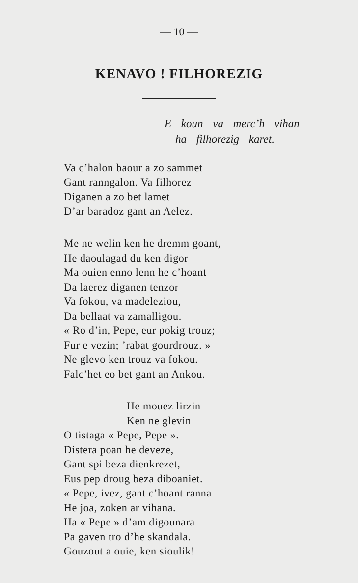— 10 —
KENAVO ! FILHOREZIG
E koun va merc’h vihan
ha filhorezig karet.
Va c’halon baour a zo sammet
Gant ranngalon. Va filhorez
Diganen a zo bet lamet
D’ar baradoz gant an Aelez.
Me ne welin ken he dremm goant,
He daoulagad du ken digor
Ma ouien enno lenn he c’hoant
Da laerez diganen tenzor
Va fokou, va madeleziou,
Da bellaat va zamalligou.
« Ro d’in, Pepe, eur pokig trouz;
Fur e vezin; ’rabat gourdrouz. »
Ne glevo ken trouz va fokou.
Falc’het eo bet gant an Ankou.
He mouez lirzin
Ken ne glevin
O tistaga « Pepe, Pepe ».
Distera poan he deveze,
Gant spi beza dienkrezet,
Eus pep droug beza diboaniet.
« Pepe, ivez, gant c’hoant ranna
He joa, zoken ar vihana.
Ha « Pepe » d’am digounara
Pa gaven tro d’he skandala.
Gouzout a ouie, ken sioulik!